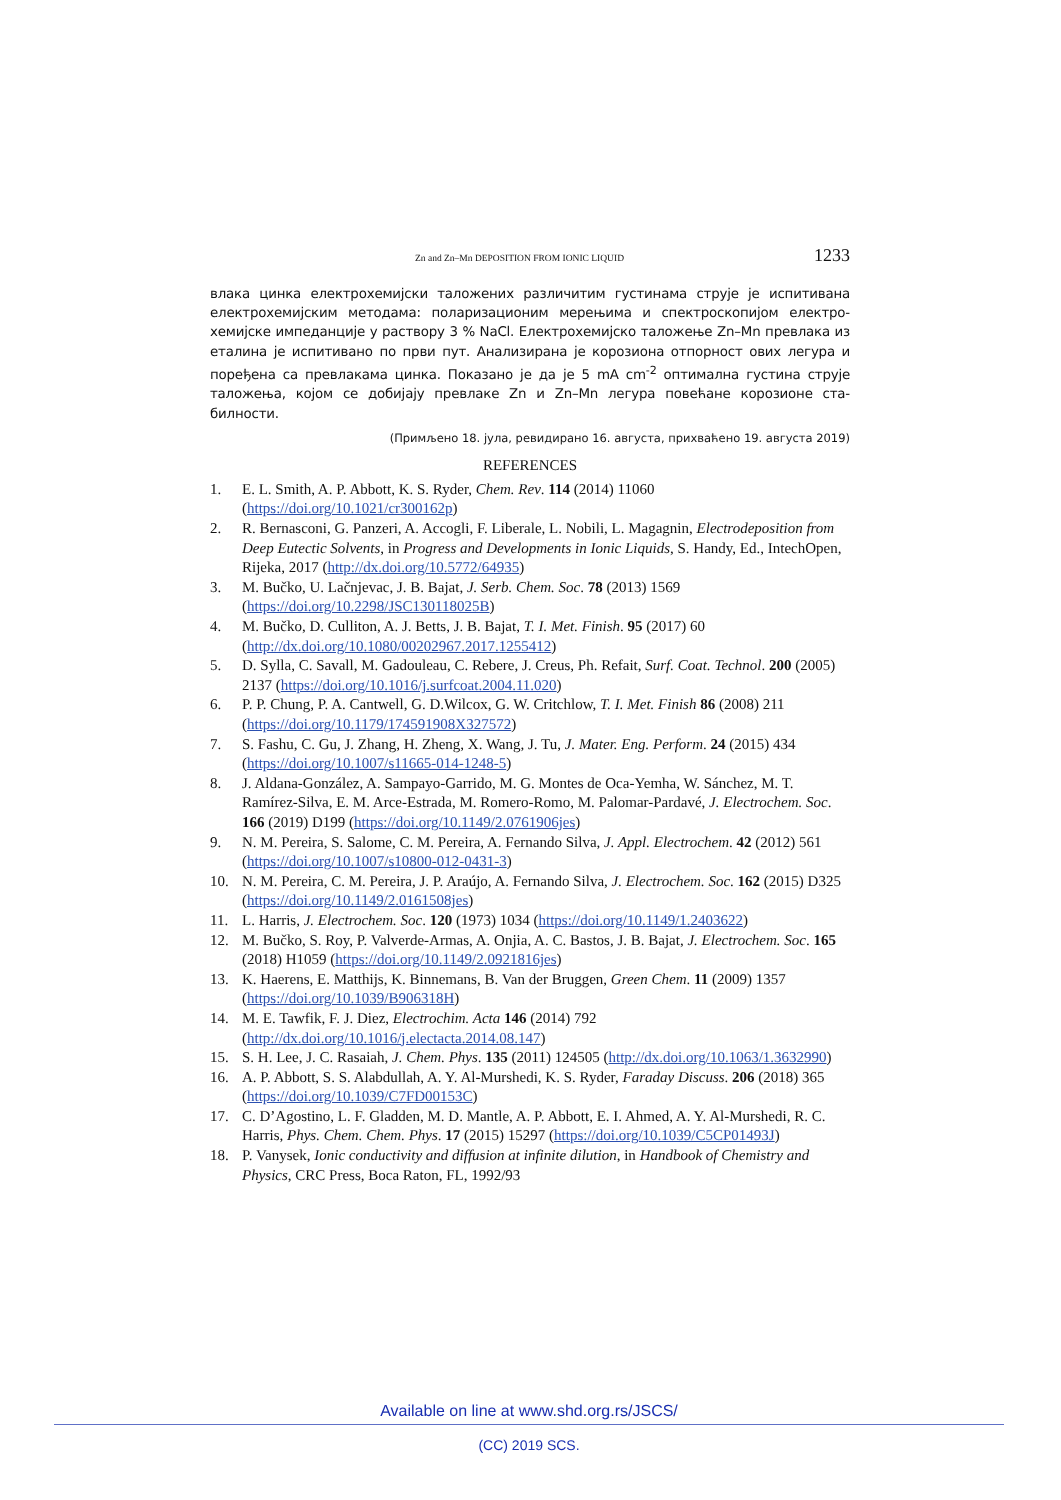Zn and Zn–Mn DEPOSITION FROM IONIC LIQUID 1233
влака цинка електрохемијски таложених различитим густинама струје је испитивана електрохемијским методама: поларизационим мерењима и спектроскопијом електро-хемијске импеданције у раствору 3 % NaCl. Електрохемијско таложење Zn–Mn превлака из еталина је испитивано по први пут. Анализирана је корозиона отпорност ових легура и поређена са превлакама цинка. Показано је да је 5 mA cm<sup>-2</sup> оптимална густина струје таложења, којом се добијају превлаке Zn и Zn–Mn легура повећане корозионе ста-билности.
(Примљено 18. јула, ревидирано 16. августа, прихваћено 19. августа 2019)
REFERENCES
1. E. L. Smith, A. P. Abbott, K. S. Ryder, Chem. Rev. 114 (2014) 11060 (https://doi.org/10.1021/cr300162p)
2. R. Bernasconi, G. Panzeri, A. Accogli, F. Liberale, L. Nobili, L. Magagnin, Electrodeposition from Deep Eutectic Solvents, in Progress and Developments in Ionic Liquids, S. Handy, Ed., IntechOpen, Rijeka, 2017 (http://dx.doi.org/10.5772/64935)
3. M. Bučko, U. Lačnjevac, J. B. Bajat, J. Serb. Chem. Soc. 78 (2013) 1569 (https://doi.org/10.2298/JSC130118025B)
4. M. Bučko, D. Culliton, A. J. Betts, J. B. Bajat, T. I. Met. Finish. 95 (2017) 60 (http://dx.doi.org/10.1080/00202967.2017.1255412)
5. D. Sylla, C. Savall, M. Gadouleau, C. Rebere, J. Creus, Ph. Refait, Surf. Coat. Technol. 200 (2005) 2137 (https://doi.org/10.1016/j.surfcoat.2004.11.020)
6. P. P. Chung, P. A. Cantwell, G. D.Wilcox, G. W. Critchlow, T. I. Met. Finish 86 (2008) 211 (https://doi.org/10.1179/174591908X327572)
7. S. Fashu, C. Gu, J. Zhang, H. Zheng, X. Wang, J. Tu, J. Mater. Eng. Perform. 24 (2015) 434 (https://doi.org/10.1007/s11665-014-1248-5)
8. J. Aldana-González, A. Sampayo-Garrido, M. G. Montes de Oca-Yemha, W. Sánchez, M. T. Ramírez-Silva, E. M. Arce-Estrada, M. Romero-Romo, M. Palomar-Pardavé, J. Electrochem. Soc. 166 (2019) D199 (https://doi.org/10.1149/2.0761906jes)
9. N. M. Pereira, S. Salome, C. M. Pereira, A. Fernando Silva, J. Appl. Electrochem. 42 (2012) 561 (https://doi.org/10.1007/s10800-012-0431-3)
10. N. M. Pereira, C. M. Pereira, J. P. Araújo, A. Fernando Silva, J. Electrochem. Soc. 162 (2015) D325 (https://doi.org/10.1149/2.0161508jes)
11. L. Harris, J. Electrochem. Soc. 120 (1973) 1034 (https://doi.org/10.1149/1.2403622)
12. M. Bučko, S. Roy, P. Valverde-Armas, A. Onjia, A. C. Bastos, J. B. Bajat, J. Electrochem. Soc. 165 (2018) H1059 (https://doi.org/10.1149/2.0921816jes)
13. K. Haerens, E. Matthijs, K. Binnemans, B. Van der Bruggen, Green Chem. 11 (2009) 1357 (https://doi.org/10.1039/B906318H)
14. M. E. Tawfik, F. J. Diez, Electrochim. Acta 146 (2014) 792 (http://dx.doi.org/10.1016/j.electacta.2014.08.147)
15. S. H. Lee, J. C. Rasaiah, J. Chem. Phys. 135 (2011) 124505 (http://dx.doi.org/10.1063/1.3632990)
16. A. P. Abbott, S. S. Alabdullah, A. Y. Al-Murshedi, K. S. Ryder, Faraday Discuss. 206 (2018) 365 (https://doi.org/10.1039/C7FD00153C)
17. C. D’Agostino, L. F. Gladden, M. D. Mantle, A. P. Abbott, E. I. Ahmed, A. Y. Al-Murshedi, R. C. Harris, Phys. Chem. Chem. Phys. 17 (2015) 15297 (https://doi.org/10.1039/C5CP01493J)
18. P. Vanysek, Ionic conductivity and diffusion at infinite dilution, in Handbook of Chemistry and Physics, CRC Press, Boca Raton, FL, 1992/93
Available on line at www.shd.org.rs/JSCS/
(CC) 2019 SCS.